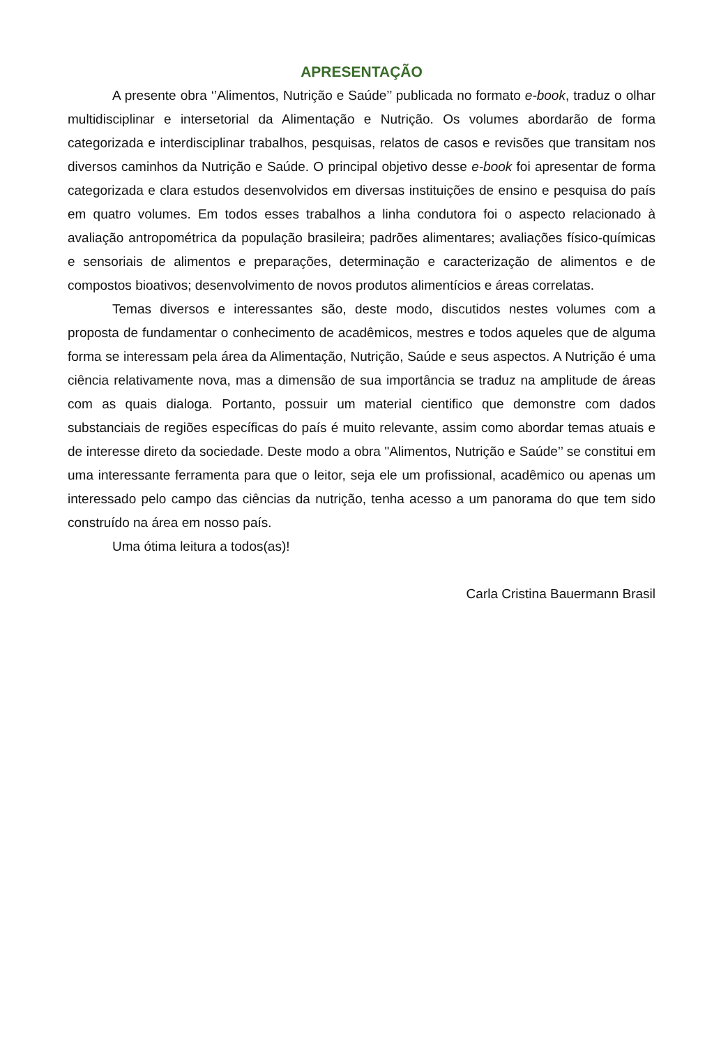APRESENTAÇÃO
A presente obra ‘’Alimentos, Nutrição e Saúde’’ publicada no formato e-book, traduz o olhar multidisciplinar e intersetorial da Alimentação e Nutrição. Os volumes abordarão de forma categorizada e interdisciplinar trabalhos, pesquisas, relatos de casos e revisões que transitam nos diversos caminhos da Nutrição e Saúde. O principal objetivo desse e-book foi apresentar de forma categorizada e clara estudos desenvolvidos em diversas instituições de ensino e pesquisa do país em quatro volumes. Em todos esses trabalhos a linha condutora foi o aspecto relacionado à avaliação antropométrica da população brasileira; padrões alimentares; avaliações físico-químicas e sensoriais de alimentos e preparações, determinação e caracterização de alimentos e de compostos bioativos; desenvolvimento de novos produtos alimentícios e áreas correlatas.
Temas diversos e interessantes são, deste modo, discutidos nestes volumes com a proposta de fundamentar o conhecimento de acadêmicos, mestres e todos aqueles que de alguma forma se interessam pela área da Alimentação, Nutrição, Saúde e seus aspectos. A Nutrição é uma ciência relativamente nova, mas a dimensão de sua importância se traduz na amplitude de áreas com as quais dialoga. Portanto, possuir um material cientifico que demonstre com dados substanciais de regiões específicas do país é muito relevante, assim como abordar temas atuais e de interesse direto da sociedade. Deste modo a obra "Alimentos, Nutrição e Saúde’’ se constitui em uma interessante ferramenta para que o leitor, seja ele um profissional, acadêmico ou apenas um interessado pelo campo das ciências da nutrição, tenha acesso a um panorama do que tem sido construído na área em nosso país.
Uma ótima leitura a todos(as)!
Carla Cristina Bauermann Brasil